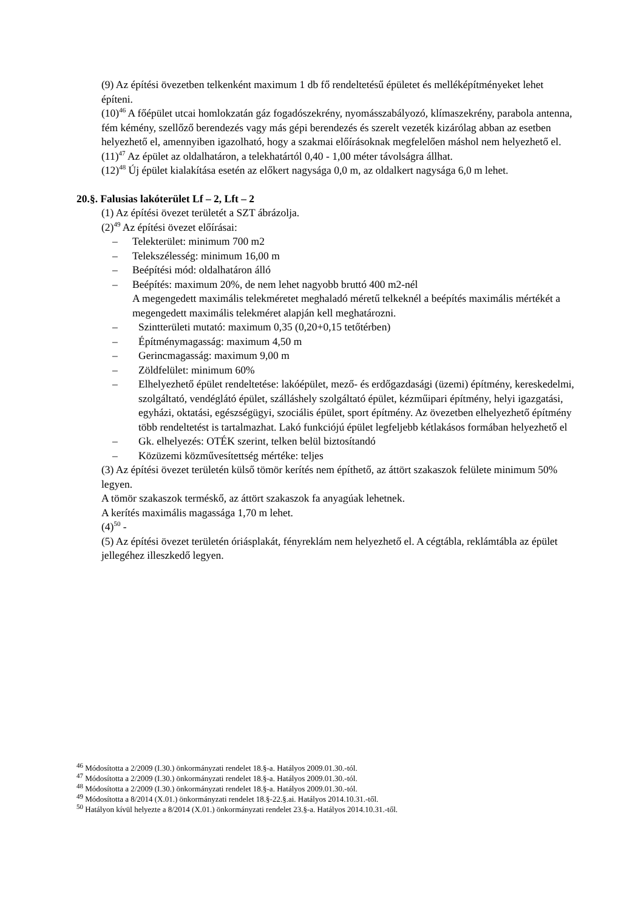(9) Az építési övezetben telkenként maximum 1 db fő rendeltetésű épületet és melléképítményeket lehet építeni.
(10)<sup>46</sup> A főépület utcai homlokzatán gáz fogadószekrény, nyomásszabályozó, klímaszekrény, parabola antenna, fém kémény, szellőző berendezés vagy más gépi berendezés és szerelt vezeték kizárólag abban az esetben helyezhető el, amennyiben igazolható, hogy a szakmai előírásoknak megfelelően máshol nem helyezhető el.
(11)<sup>47</sup> Az épület az oldalhatáron, a telekhatártól 0,40 - 1,00 méter távolságra állhat.
(12)<sup>48</sup> Új épület kialakítása esetén az előkert nagysága 0,0 m, az oldalkert nagysága 6,0 m lehet.
20.§. Falusias lakóterület Lf – 2, Lft – 2
(1) Az építési övezet területét a SZT ábrázolja.
(2)<sup>49</sup> Az építési övezet előírásai:
– Telekterület: minimum 700 m2
– Telekszélesség: minimum 16,00 m
– Beépítési mód: oldalhatáron álló
– Beépítés: maximum 20%, de nem lehet nagyobb bruttó 400 m2-nél
A megengedett maximális telekméretet meghaladó méretű telkeknél a beépítés maximális mértékét a megengedett maximális telekméret alapján kell meghatározni.
– Szintterületi mutató: maximum 0,35 (0,20+0,15 tetőtérben)
– Építménymagasság: maximum 4,50 m
– Gerincmagasság: maximum 9,00 m
– Zöldfelület: minimum 60%
– Elhelyezhető épület rendeltetése: lakóépület, mező- és erdőgazdasági (üzemi) építmény, kereskedelmi, szolgáltató, vendéglátó épület, szálláshely szolgáltató épület, kézműipari építmény, helyi igazgatási, egyházi, oktatási, egészségügyi, szociális épület, sport építmény. Az övezetben elhelyezhető építmény több rendeltetést is tartalmazhat. Lakó funkciójú épület legfeljebb kétlakásos formában helyezhető el
– Gk. elhelyezés: OTÉK szerint, telken belül biztosítandó
– Közüzemi közművesítettség mértéke: teljes
(3) Az építési övezet területén külső tömör kerítés nem építhető, az áttört szakaszok felülete minimum 50% legyen.
A tömör szakaszok terméskő, az áttört szakaszok fa anyagúak lehetnek.
A kerítés maximális magassága 1,70 m lehet.
(4)<sup>50</sup> -
(5) Az építési övezet területén óriásplakát, fényreklám nem helyezhető el. A cégtábla, reklámtábla az épület jellegéhez illeszkedő legyen.
<sup>46</sup> Módosította a 2/2009 (I.30.) önkormányzati rendelet 18.§-a. Hatályos 2009.01.30.-tól.
<sup>47</sup> Módosította a 2/2009 (I.30.) önkormányzati rendelet 18.§-a. Hatályos 2009.01.30.-tól.
<sup>48</sup> Módosította a 2/2009 (I.30.) önkormányzati rendelet 18.§-a. Hatályos 2009.01.30.-tól.
<sup>49</sup> Módosította a 8/2014 (X.01.) önkormányzati rendelet 18.§-22.§.ai. Hatályos 2014.10.31.-től.
<sup>50</sup> Hatályon kívül helyezte a 8/2014 (X.01.) önkormányzati rendelet 23.§-a. Hatályos 2014.10.31.-től.